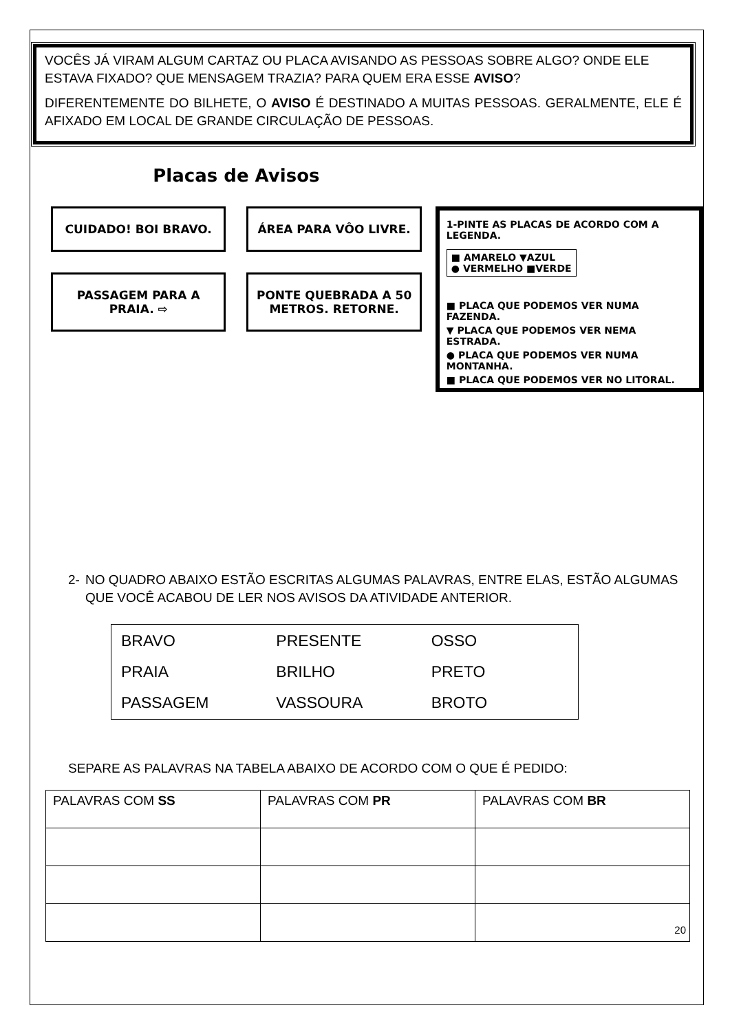VOCÊS JÁ VIRAM ALGUM CARTAZ OU PLACA AVISANDO AS PESSOAS SOBRE ALGO? ONDE ELE ESTAVA FIXADO? QUE MENSAGEM TRAZIA? PARA QUEM ERA ESSE AVISO?
DIFERENTEMENTE DO BILHETE, O AVISO É DESTINADO A MUITAS PESSOAS. GERALMENTE, ELE É AFIXADO EM LOCAL DE GRANDE CIRCULAÇÃO DE PESSOAS.
Placas de Avisos
CUIDADO! BOI BRAVO.
ÁREA PARA VÔO LIVRE.
PASSAGEM PARA A PRAIA. ⇨
PONTE QUEBRADA A 50 METROS. RETORNE.
1-PINTE AS PLACAS DE ACORDO COM A LEGENDA.
■ AMARELO ▼AZUL
● VERMELHO ■VERDE
■ PLACA QUE PODEMOS VER NUMA FAZENDA.
▼ PLACA QUE PODEMOS VER NEMA ESTRADA.
● PLACA QUE PODEMOS VER NUMA MONTANHA.
■ PLACA QUE PODEMOS VER NO LITORAL.
2- NO QUADRO ABAIXO ESTÃO ESCRITAS ALGUMAS PALAVRAS, ENTRE ELAS, ESTÃO ALGUMAS QUE VOCÊ ACABOU DE LER NOS AVISOS DA ATIVIDADE ANTERIOR.
| BRAVO | PRESENTE | OSSO |
| PRAIA | BRILHO | PRETO |
| PASSAGEM | VASSOURA | BROTO |
SEPARE AS PALAVRAS NA TABELA ABAIXO DE ACORDO COM O QUE É PEDIDO:
| PALAVRAS COM SS | PALAVRAS COM PR | PALAVRAS COM BR |
| --- | --- | --- |
20